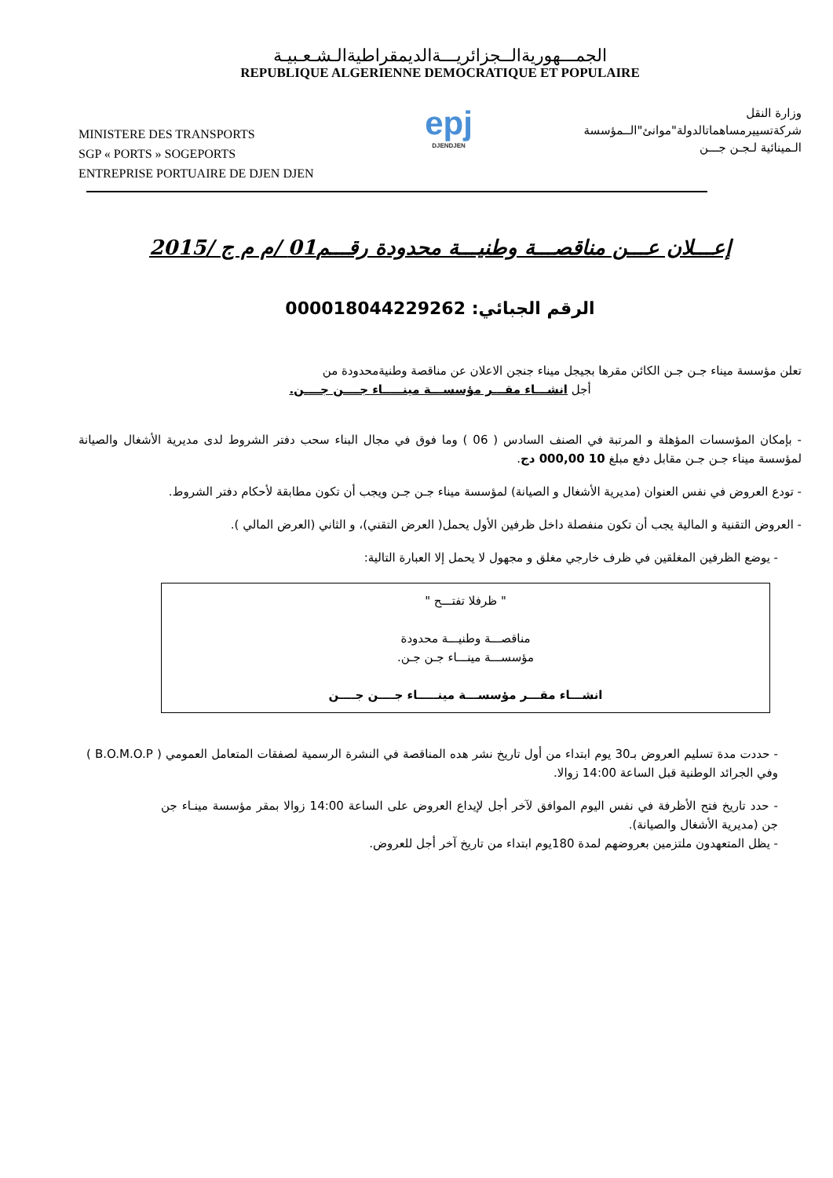الجمـــهوريةالــجزائريـــةالديمقراطيةالـشـعـبيـة
REPUBLIQUE ALGERIENNE DEMOCRATIQUE ET POPULAIRE
MINISTERE DES TRANSPORTS
SGP « PORTS » SOGEPORTS
ENTREPRISE PORTUAIRE DE DJEN DJEN
epj
DJENDJEN
وزارة النقل
شركةتسييرمساهماتالدولة"موانئ"الــمؤسسة
الـمينائية لـجـن جـــن
إعـــلان عـــن مناقصـــة وطنيـــة محدودة رقـــم01 /م م ج /2015
الرقم الجبائي: 000018044229262
تعلن مؤسسة ميناء جـن جـن الكائن مقرها بجيجل ميناء جنجن الاعلان عن مناقصة وطنيةمحدودة من
أجل انشـــاء مقـــر مؤسســـة مينـــــاء جــــن جــــن.
- بإمكان المؤسسات المؤهلة و المرتبة في الصنف السادس ( 06 ) وما فوق في مجال البناء سحب دفتر الشروط لدى مديرية الأشغال والصيانة لمؤسسة ميناء جـن جـن مقابل دفع مبلغ 10 000,00 دج.
- تودع العروض في نفس العنوان (مديرية الأشغال و الصيانة) لمؤسسة ميناء جـن جـن ويجب أن تكون مطابقة لأحكام دفتر الشروط.
- العروض التقنية و المالية يجب أن تكون منفصلة داخل ظرفين الأول يحمل( العرض التقني)، و الثاني (العرض المالي ).
- يوضع الظرفين المغلقين في ظرف خارجي مغلق و مجهول لا يحمل إلا العبارة التالية:
" ظرفلا تفتـــح "
مناقصـــة وطنيـــة محدودة
مؤسســـة مينـــاء جـن جـن.
انشـــاء مقـــر مؤسســـة مينـــــاء جــــن جــــن
- حددت مدة تسليم العروض بـ30 يوم ابتداء من أول تاريخ نشر هده المناقصة في النشرة الرسمية لصفقات المتعامل العمومي ( B.O.M.O.P ) وفي الجرائد الوطنية قبل الساعة 14:00 زوالا.
- حدد تاريخ فتح الأظرفة في نفس اليوم الموافق لآخر أجل لإيداع العروض على الساعة 14:00 زوالا بمقر مؤسسة مينـاء جن جن (مديرية الأشغال والصيانة).
- يظل المتعهدون ملتزمين بعروضهم لمدة 180يوم ابتداء من تاريخ آخر أجل للعروض.